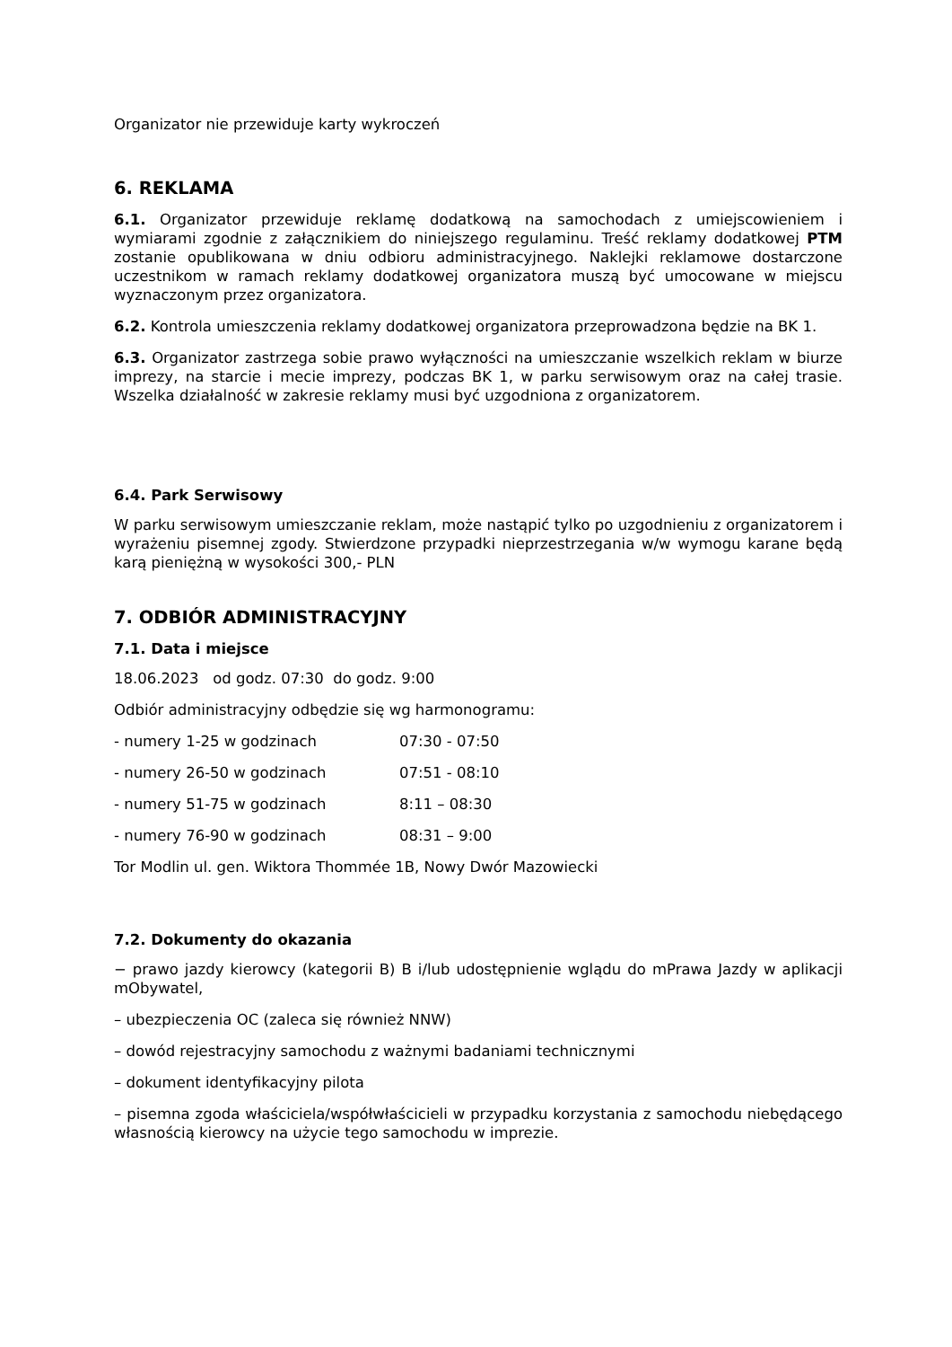Organizator nie przewiduje karty wykroczeń
6. REKLAMA
6.1. Organizator przewiduje reklamę dodatkową na samochodach z umiejscowieniem i wymiarami zgodnie z załącznikiem do niniejszego regulaminu. Treść reklamy dodatkowej PTM zostanie opublikowana w dniu odbioru administracyjnego. Naklejki reklamowe dostarczone uczestnikom w ramach reklamy dodatkowej organizatora muszą być umocowane w miejscu wyznaczonym przez organizatora.
6.2. Kontrola umieszczenia reklamy dodatkowej organizatora przeprowadzona będzie na BK 1.
6.3. Organizator zastrzega sobie prawo wyłączności na umieszczanie wszelkich reklam w biurze imprezy, na starcie i mecie imprezy, podczas BK 1, w parku serwisowym oraz na całej trasie. Wszelka działalność w zakresie reklamy musi być uzgodniona z organizatorem.
6.4. Park Serwisowy
W parku serwisowym umieszczanie reklam, może nastąpić tylko po uzgodnieniu z organizatorem i wyrażeniu pisemnej zgody. Stwierdzone przypadki nieprzestrzegania w/w wymogu karane będą karą pieniężną w wysokości 300,- PLN
7. ODBIÓR ADMINISTRACYJNY
7.1. Data i miejsce
18.06.2023 od godz. 07:30 do godz. 9:00
Odbiór administracyjny odbędzie się wg harmonogramu:
- numery 1-25 w godzinach 07:30 - 07:50
- numery 26-50 w godzinach 07:51 - 08:10
- numery 51-75 w godzinach 8:11 – 08:30
- numery 76-90 w godzinach 08:31 – 9:00
Tor Modlin ul. gen. Wiktora Thommée 1B, Nowy Dwór Mazowiecki
7.2. Dokumenty do okazania
− prawo jazdy kierowcy (kategorii B) B i/lub udostępnienie wglądu do mPrawa Jazdy w aplikacji mObywatel,
– ubezpieczenia OC (zaleca się również NNW)
– dowód rejestracyjny samochodu z ważnymi badaniami technicznymi
– dokument identyfikacyjny pilota
– pisemna zgoda właściciela/współwłaścicieli w przypadku korzystania z samochodu niebędącego własnością kierowcy na użycie tego samochodu w imprezie.